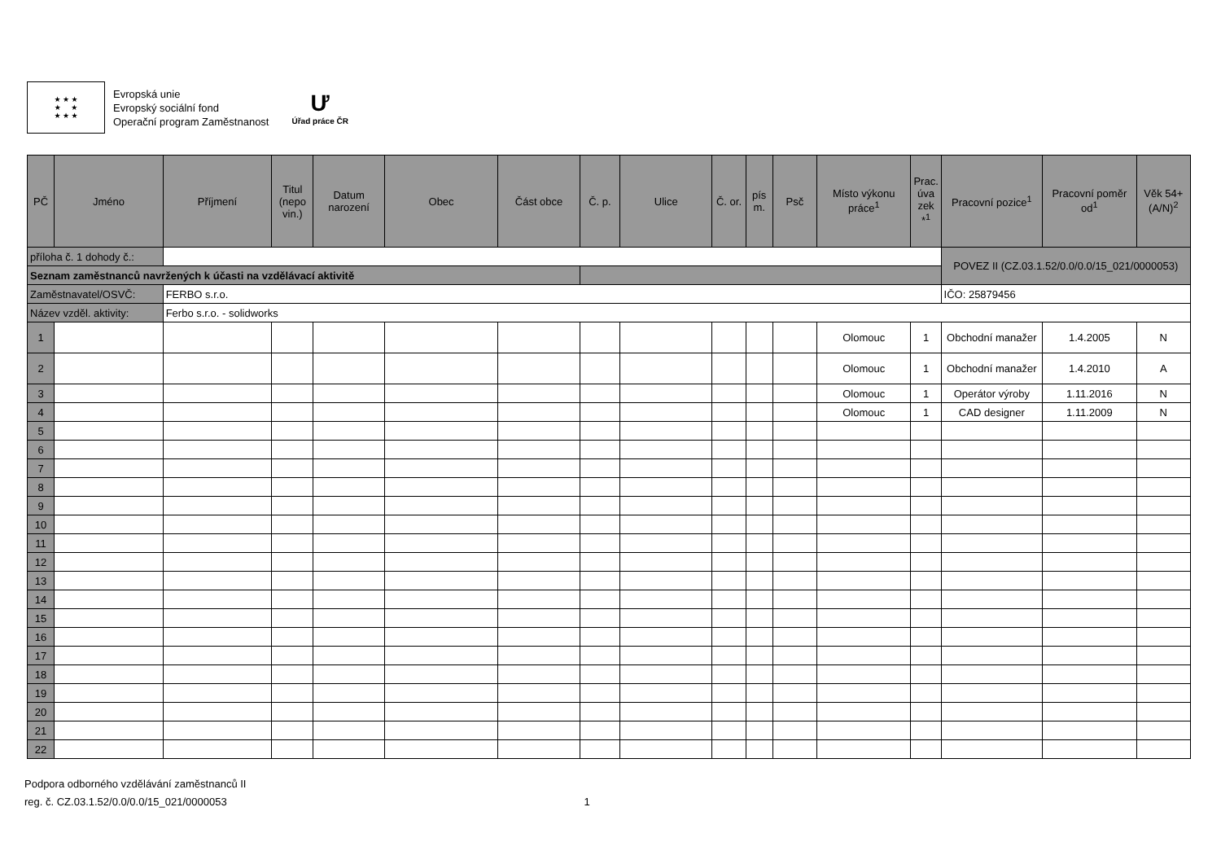★ ★ ★
★ ★
★ ★ ★
Evropská unie
Evropský sociální fond
Operační program Zaměstnanost
Ư
Úřad práce ČR
| příloha č. 1 dohody č.: | | | | | | | | | | | | | | POVEZ II (CZ.03.1.52/0.0/0.0/15_021/0000053) | | |
| Seznam zaměstnanců navržených k účasti na vzdělávací aktivitě | | | | | | | | | | | | | | | | |
| Zaměstnavatel/OSVČ: | | FERBO s.r.o. | | | | | | | | | | | | IČO: 25879456 | | |
| Název vzděl. aktivity: | | Ferbo s.r.o. - solidworks | | | | | | | | | | | | | | |
| PČ | Jméno | Příjmení | Titul (nepo vin.) | Datum narození | Obec | Část obce | Č. p. | Ulice | Č. or. | pís m. | Psč | Místo výkonu práce<sup>1</sup> | Prac. úva zek *<sup>1</sup> | Pracovní pozice<sup>1</sup> | Pracovní poměr od<sup>1</sup> | Věk 54+ (A/N)<sup>2</sup> |
| 1 | | | | | | | | | | | | Olomouc | 1 | Obchodní manažer | 1.4.2005 | N |
| 2 | | | | | | | | | | | | Olomouc | 1 | Obchodní manažer | 1.4.2010 | A |
| 3 | | | | | | | | | | | | Olomouc | 1 | Operátor výroby | 1.11.2016 | N |
| 4 | | | | | | | | | | | | Olomouc | 1 | CAD designer | 1.11.2009 | N |
| 5 | | | | | | | | | | | | | | | | |
| 6 | | | | | | | | | | | | | | | | |
| 7 | | | | | | | | | | | | | | | | |
| 8 | | | | | | | | | | | | | | | | |
| 9 | | | | | | | | | | | | | | | | |
| 10 | | | | | | | | | | | | | | | | |
| 11 | | | | | | | | | | | | | | | | |
| 12 | | | | | | | | | | | | | | | | |
| 13 | | | | | | | | | | | | | | | | |
| 14 | | | | | | | | | | | | | | | | |
| 15 | | | | | | | | | | | | | | | | |
| 16 | | | | | | | | | | | | | | | | |
| 17 | | | | | | | | | | | | | | | | |
| 18 | | | | | | | | | | | | | | | | |
| 19 | | | | | | | | | | | | | | | | |
| 20 | | | | | | | | | | | | | | | | |
| 21 | | | | | | | | | | | | | | | | |
| 22 | | | | | | | | | | | | | | | | |
Podpora odborného vzdělávání zaměstnanců II
reg. č. CZ.03.1.52/0.0/0.0/15_021/0000053
1